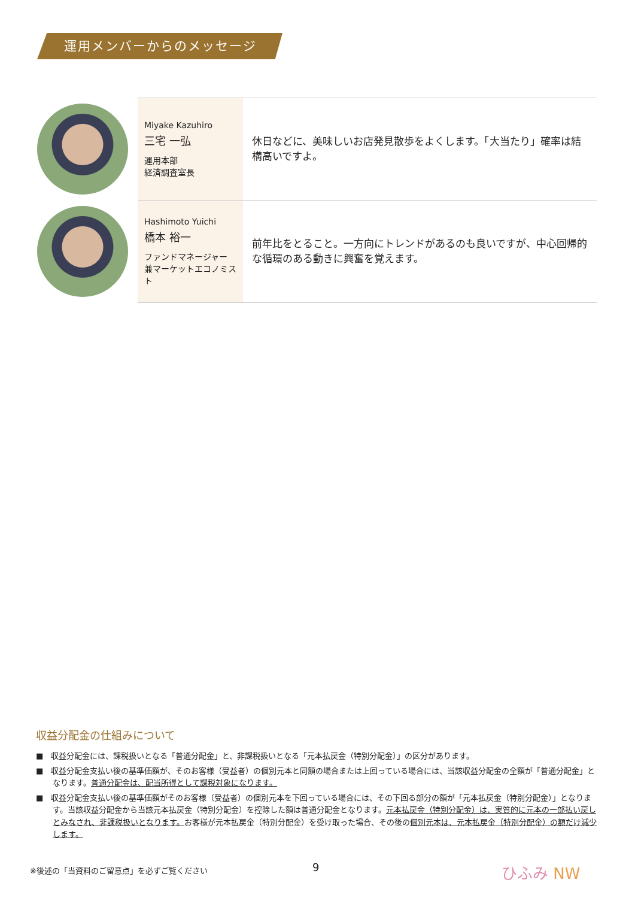運用メンバーからのメッセージ
| | Miyake Kazuhiro 三宅 一弘 運用本部 経済調査室長 | 休日などに、美味しいお店発見散歩をよくします。「大当たり」確率は結構高いですよ。 |
| | Hashimoto Yuichi 橋本 裕一 ファンドマネージャー 兼マーケットエコノミスト | 前年比をとること。一方向にトレンドがあるのも良いですが、中心回帰的な循環のある動きに興奮を覚えます。 |
収益分配金の仕組みについて
■　収益分配金には、課税扱いとなる「普通分配金」と、非課税扱いとなる「元本払戻金（特別分配金）」の区分があります。
■　収益分配金支払い後の基準価額が、そのお客様（受益者）の個別元本と同額の場合または上回っている場合には、当該収益分配金の全額が「普通分配金」となります。普通分配金は、配当所得として課税対象になります。
■　収益分配金支払い後の基準価額がそのお客様（受益者）の個別元本を下回っている場合には、その下回る部分の額が「元本払戻金（特別分配金）」となります。当該収益分配金から当該元本払戻金（特別分配金）を控除した額は普通分配金となります。元本払戻金（特別分配金）は、実質的に元本の一部払い戻しとみなされ、非課税扱いとなります。お客様が元本払戻金（特別分配金）を受け取った場合、その後の個別元本は、元本払戻金（特別分配金）の額だけ減少します。
※後述の「当資料のご留意点」を必ずご覧ください
9 ひふみ NW